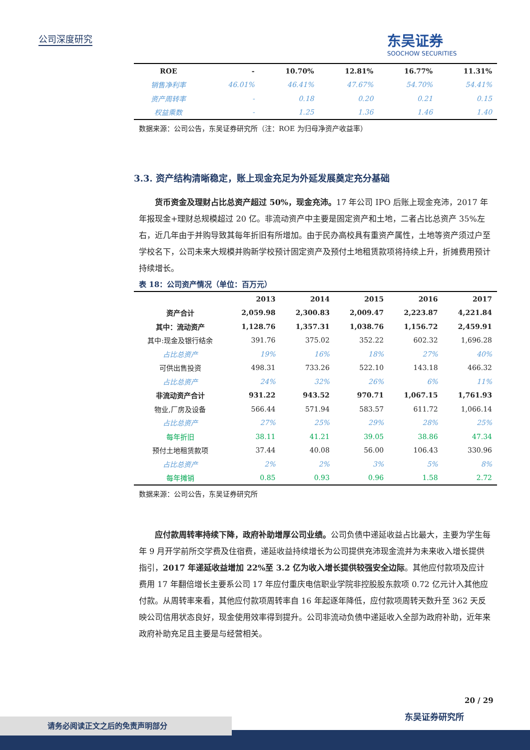公司深度研究 东吴证券
SOOCHOW SECURITIES
| ROE | - | 10.70% | 12.81% | 16.77% | 11.31% |
| 销售净利率 | 46.01% | 46.41% | 47.67% | 54.70% | 54.41% |
| 资产周转率 | - | 0.18 | 0.20 | 0.21 | 0.15 |
| 权益乘数 | - | 1.25 | 1.36 | 1.46 | 1.40 |
数据来源：公司公告，东吴证券研究所（注：ROE 为归母净资产收益率）
3.3. 资产结构清晰稳定，账上现金充足为外延发展奠定充分基础
货币资金及理财占比总资产超过 50%，现金充沛。17 年公司 IPO 后账上现金充沛，2017 年年报现金+理财总规模超过 20 亿。非流动资产中主要是固定资产和土地，二者占比总资产 35%左右，近几年由于并购导致其每年折旧有所增加。由于民办高校具有重资产属性，土地等资产须过户至学校名下，公司未来大规模并购新学校预计固定资产及预付土地租赁款项将持续上升，折摊费用预计持续增长。
表 18：公司资产情况（单位：百万元）
| | 2013 | 2014 | 2015 | 2016 | 2017 |
| --- | --- | --- | --- | --- | --- |
| 资产合计 | 2,059.98 | 2,300.83 | 2,009.47 | 2,223.87 | 4,221.84 |
| 其中：流动资产 | 1,128.76 | 1,357.31 | 1,038.76 | 1,156.72 | 2,459.91 |
| 其中:现金及银行结余 | 391.76 | 375.02 | 352.22 | 602.32 | 1,696.28 |
| 占比总资产 | 19% | 16% | 18% | 27% | 40% |
| 可供出售投资 | 498.31 | 733.26 | 522.10 | 143.18 | 466.32 |
| 占比总资产 | 24% | 32% | 26% | 6% | 11% |
| 非流动资产合计 | 931.22 | 943.52 | 970.71 | 1,067.15 | 1,761.93 |
| 物业,厂房及设备 | 566.44 | 571.94 | 583.57 | 611.72 | 1,066.14 |
| 占比总资产 | 27% | 25% | 29% | 28% | 25% |
| 每年折旧 | 38.11 | 41.21 | 39.05 | 38.86 | 47.34 |
| 预付土地租赁款项 | 37.44 | 40.08 | 56.00 | 106.43 | 330.96 |
| 占比总资产 | 2% | 2% | 3% | 5% | 8% |
| 每年摊销 | 0.85 | 0.93 | 0.96 | 1.58 | 2.72 |
数据来源：公司公告，东吴证券研究所
应付款周转率持续下降，政府补助增厚公司业绩。公司负债中递延收益占比最大，主要为学生每年 9 月开学前所交学费及住宿费，递延收益持续增长为公司提供充沛现金流并为未来收入增长提供指引，2017 年递延收益增加 22%至 3.2 亿为收入增长提供较强安全边际。其他应付款项及应计费用 17 年翻倍增长主要系公司 17 年应付重庆电信职业学院非控股股东款项 0.72 亿元计入其他应付款。从周转率来看，其他应付款项周转率自 16 年起逐年降低，应付款项周转天数升至 362 天反映公司信用状态良好，现金使用效率得到提升。公司非流动负债中递延收入全部为政府补助，近年来政府补助充足且主要是与经营相关。
20 / 29
东吴证券研究所
请务必阅读正文之后的免责声明部分